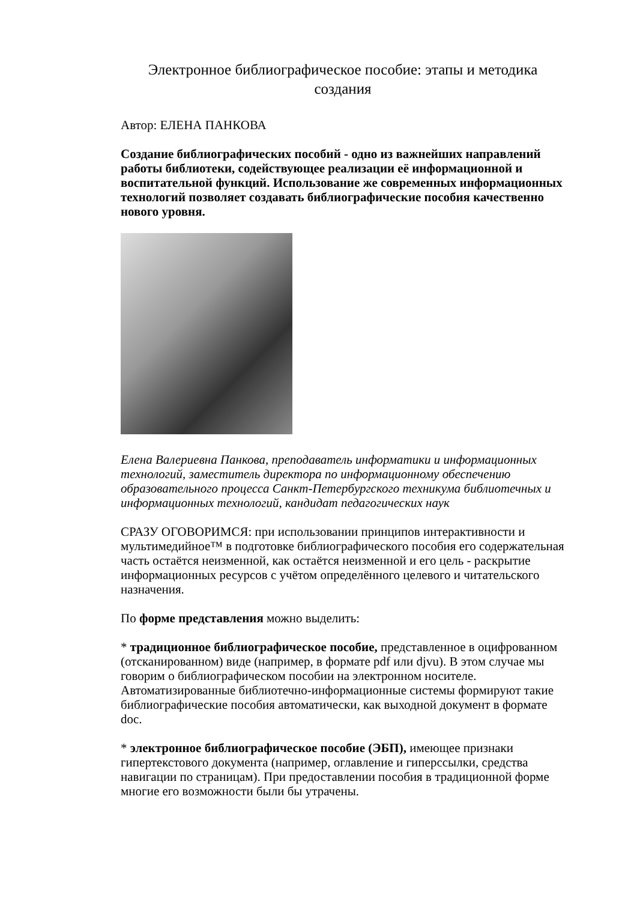Электронное библиографическое пособие: этапы и методика создания
Автор: ЕЛЕНА ПАНКОВА
Создание библиографических пособий - одно из важнейших направлений работы библиотеки, содействующее реализации её информационной и воспитательной функций. Использование же современных информационных технологий позволяет создавать библиографические пособия качественно нового уровня.
Елена Валериевна Панкова, преподаватель информатики и информационных технологий, заместитель директора по информационному обеспечению образовательного процесса Санкт-Петербургского техникума библиотечных и информационных технологий, кандидат педагогических наук
СРАЗУ ОГОВОРИМСЯ: при использовании принципов интерактивности и мультимедийное™ в подготовке библиографического пособия его содержательная часть остаётся неизменной, как остаётся неизменной и его цель - раскрытие информационных ресурсов с учётом определённого целевого и читательского назначения.
По форме представления можно выделить:
* традиционное библиографическое пособие, представленное в оцифрованном (отсканированном) виде (например, в формате pdf или djvu). В этом случае мы говорим о библиографическом пособии на электронном носителе. Автоматизированные библиотечно-информационные системы формируют такие библиографические пособия автоматически, как выходной документ в формате doc.
* электронное библиографическое пособие (ЭБП), имеющее признаки гипертекстового документа (например, оглавление и гиперссылки, средства навигации по страницам). При предоставлении пособия в традиционной форме многие его возможности были бы утрачены.